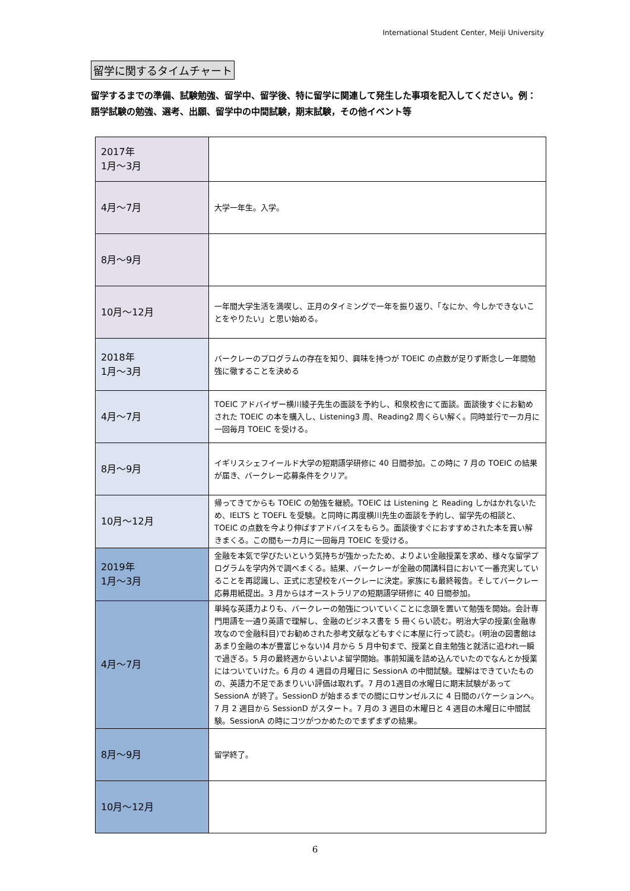International Student Center, Meiji University
留学に関するタイムチャート
留学するまでの準備、試験勉強、留学中、留学後、特に留学に関連して発生した事項を記入してください。例：語学試験の勉強、選考、出願、留学中の中間試験，期末試験，その他イベント等
| 2017年 1月～3月 | |
| 4月～7月 | 大学一年生。入学。 |
| 8月～9月 | |
| 10月～12月 | 一年間大学生活を満喫し、正月のタイミングで一年を振り返り、「なにか、今しかできないことをやりたい」と思い始める。 |
| 2018年 1月～3月 | バークレーのプログラムの存在を知り、興味を持つが TOEIC の点数が足りず断念し一年間勉強に徹することを決める |
| 4月～7月 | TOEIC アドバイザー横川綾子先生の面談を予約し、和泉校舎にて面談。面談後すぐにお勧めされた TOEIC の本を購入し、Listening3 周、Reading2 周くらい解く。同時並行で一カ月に一回毎月 TOEIC を受ける。 |
| 8月～9月 | イギリスシェフイールド大学の短期語学研修に 40 日間参加。この時に 7 月の TOEIC の結果が届き、バークレー応募条件をクリア。 |
| 10月～12月 | 帰ってきてからも TOEIC の勉強を継続。TOEIC は Listening と Reading しかはかれないため、IELTS と TOEFL を受験。と同時に再度横川先生の面談を予約し、留学先の相談と、TOEIC の点数を今より伸ばすアドバイスをもらう。面談後すぐにおすすめされた本を買い解きまくる。この間も一カ月に一回毎月 TOEIC を受ける。 |
| 2019年 1月～3月 | 金融を本気で学びたいという気持ちが強かったため、よりよい金融授業を求め、様々な留学プログラムを学内外で調べまくる。結果、バークレーが金融の開講科目において一番充実していることを再認識し、正式に志望校をバークレーに決定。家族にも最終報告。そしてバークレー応募用紙提出。3 月からはオーストラリアの短期語学研修に 40 日間参加。 |
| 4月～7月 | 単純な英語力よりも、バークレーの勉強についていくことに念頭を置いて勉強を開始。会計専門用語を一通り英語で理解し、金融のビジネス書を 5 冊くらい読む。明治大学の授業(金融専攻なので金融科目)でお勧めされた参考文献などもすぐに本屋に行って読む。(明治の図書館はあまり金融の本が豊富じゃない)4 月から 5 月中旬まで、授業と自主勉強と就活に追われ一瞬で過ぎる。5 月の最終週からいよいよ留学開始。事前知識を詰め込んでいたのでなんとか授業にはついていけた。6 月の 4 週目の月曜日に SessionA の中間試験。理解はできていたものの、英語力不足であまりいい評価は取れず。7 月の1週目の水曜日に期末試験があって SessionA が終了。SessionD が始まるまでの間にロサンゼルスに 4 日間のバケーションへ。7 月 2 週目から SessionD がスタート。7 月の 3 週目の木曜日と 4 週目の木曜日に中間試験。SessionA の時にコツがつかめたのでまずまずの結果。 |
| 8月～9月 | 留学終了。 |
| 10月～12月 | |
6